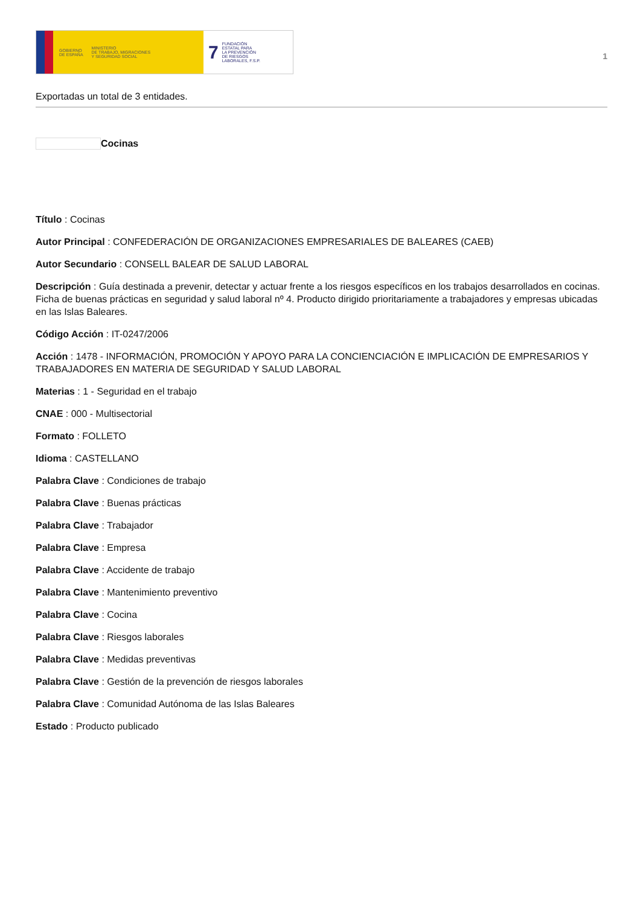GOBIERNO
DE ESPAÑA MINISTERIO
DE TRABAJO, MIGRACIONES
Y SEGURIDAD SOCIAL
7 FUNDACIÓN
ESTATAL PARA
LA PREVENCIÓN
DE RIESGOS
LABORALES, F.S.P.
1
Exportadas un total de 3 entidades.
Cocinas
Título : Cocinas
Autor Principal : CONFEDERACIÓN DE ORGANIZACIONES EMPRESARIALES DE BALEARES (CAEB)
Autor Secundario : CONSELL BALEAR DE SALUD LABORAL
Descripción : Guía destinada a prevenir, detectar y actuar frente a los riesgos específicos en los trabajos desarrollados en cocinas. Ficha de buenas prácticas en seguridad y salud laboral nº 4. Producto dirigido prioritariamente a trabajadores y empresas ubicadas en las Islas Baleares.
Código Acción : IT-0247/2006
Acción : 1478 - INFORMACIÓN, PROMOCIÓN Y APOYO PARA LA CONCIENCIACIÓN E IMPLICACIÓN DE EMPRESARIOS Y TRABAJADORES EN MATERIA DE SEGURIDAD Y SALUD LABORAL
Materias : 1 - Seguridad en el trabajo
CNAE : 000 - Multisectorial
Formato : FOLLETO
Idioma : CASTELLANO
Palabra Clave : Condiciones de trabajo
Palabra Clave : Buenas prácticas
Palabra Clave : Trabajador
Palabra Clave : Empresa
Palabra Clave : Accidente de trabajo
Palabra Clave : Mantenimiento preventivo
Palabra Clave : Cocina
Palabra Clave : Riesgos laborales
Palabra Clave : Medidas preventivas
Palabra Clave : Gestión de la prevención de riesgos laborales
Palabra Clave : Comunidad Autónoma de las Islas Baleares
Estado : Producto publicado